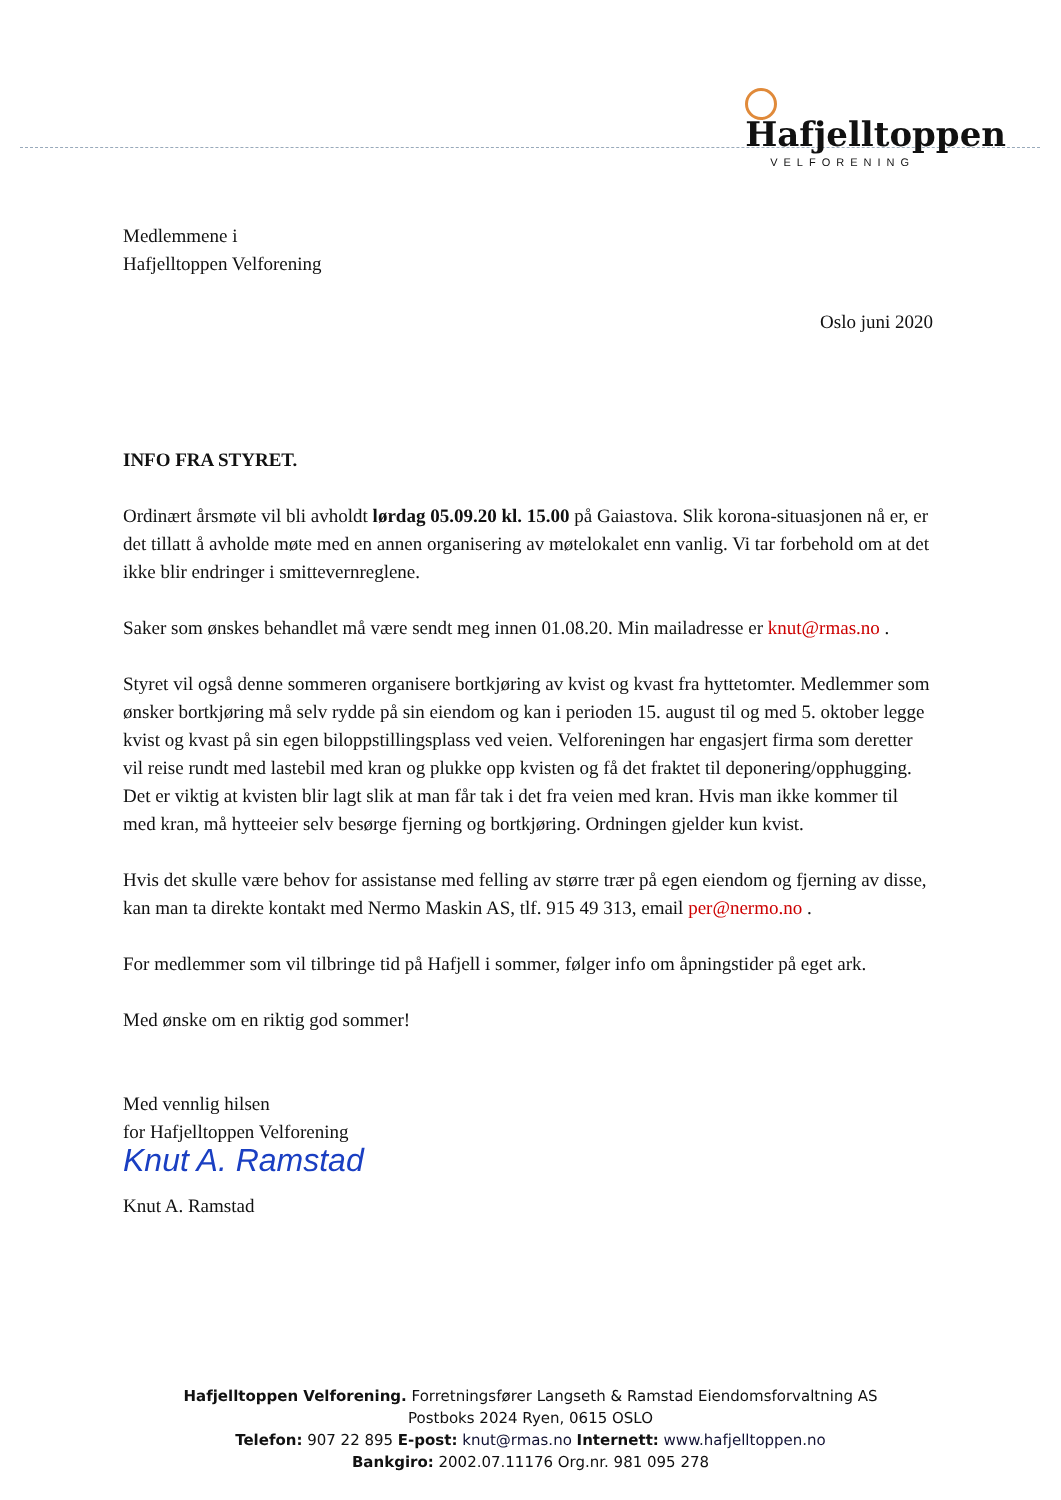Hafjelltoppen
VELFORENING
Medlemmene i
Hafjelltoppen Velforening
Oslo juni 2020
INFO FRA STYRET.
Ordinært årsmøte vil bli avholdt lørdag 05.09.20 kl. 15.00 på Gaiastova. Slik korona-situasjonen nå er, er det tillatt å avholde møte med en annen organisering av møtelokalet enn vanlig. Vi tar forbehold om at det ikke blir endringer i smittevernreglene.
Saker som ønskes behandlet må være sendt meg innen 01.08.20. Min mailadresse er knut@rmas.no .
Styret vil også denne sommeren organisere bortkjøring av kvist og kvast fra hyttetomter. Medlemmer som ønsker bortkjøring må selv rydde på sin eiendom og kan i perioden 15. august til og med 5. oktober legge kvist og kvast på sin egen biloppstillingsplass ved veien. Velforeningen har engasjert firma som deretter vil reise rundt med lastebil med kran og plukke opp kvisten og få det fraktet til deponering/opphugging. Det er viktig at kvisten blir lagt slik at man får tak i det fra veien med kran. Hvis man ikke kommer til med kran, må hytteeier selv besørge fjerning og bortkjøring. Ordningen gjelder kun kvist.
Hvis det skulle være behov for assistanse med felling av større trær på egen eiendom og fjerning av disse, kan man ta direkte kontakt med Nermo Maskin AS, tlf. 915 49 313, email per@nermo.no .
For medlemmer som vil tilbringe tid på Hafjell i sommer, følger info om åpningstider på eget ark.
Med ønske om en riktig god sommer!
Med vennlig hilsen
for Hafjelltoppen Velforening
Knut A. Ramstad
Knut A. Ramstad
Hafjelltoppen Velforening. Forretningsfører Langseth & Ramstad Eiendomsforvaltning AS
Postboks 2024 Ryen, 0615 OSLO
Telefon: 907 22 895 E-post: knut@rmas.no Internett: www.hafjelltoppen.no
Bankgiro: 2002.07.11176 Org.nr. 981 095 278